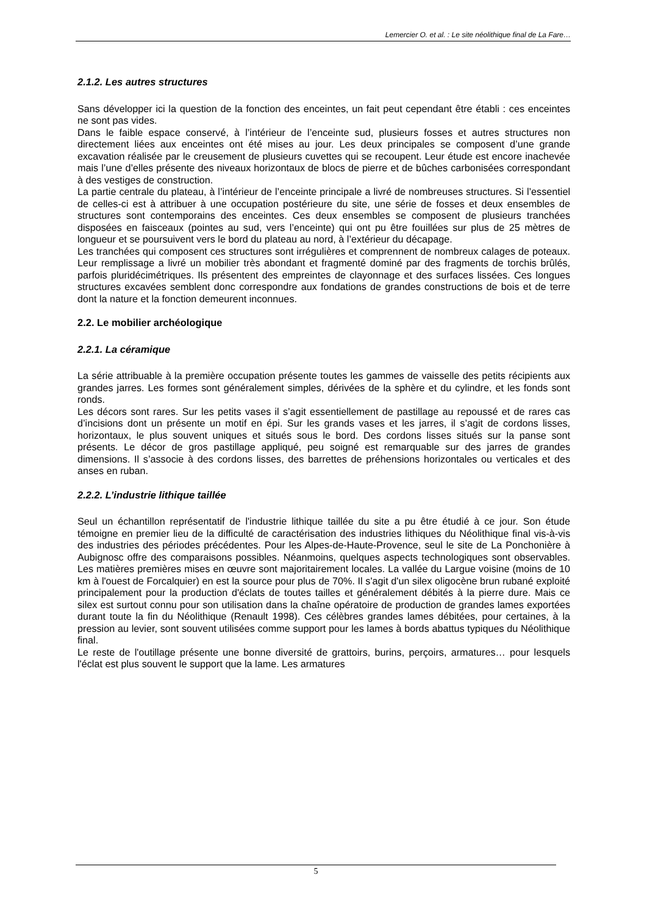Lemercier O. et al. : Le site néolithique final de La Fare…
2.1.2. Les autres structures
Sans développer ici la question de la fonction des enceintes, un fait peut cependant être établi : ces enceintes ne sont pas vides.
Dans le faible espace conservé, à l’intérieur de l’enceinte sud, plusieurs fosses et autres structures non directement liées aux enceintes ont été mises au jour. Les deux principales se composent d’une grande excavation réalisée par le creusement de plusieurs cuvettes qui se recoupent. Leur étude est encore inachevée mais l’une d’elles présente des niveaux horizontaux de blocs de pierre et de bûches carbonisées correspondant à des vestiges de construction.
La partie centrale du plateau, à l’intérieur de l’enceinte principale a livré de nombreuses structures. Si l’essentiel de celles-ci est à attribuer à une occupation postérieure du site, une série de fosses et deux ensembles de structures sont contemporains des enceintes. Ces deux ensembles se composent de plusieurs tranchées disposées en faisceaux (pointes au sud, vers l’enceinte) qui ont pu être fouillées sur plus de 25 mètres de longueur et se poursuivent vers le bord du plateau au nord, à l’extérieur du décapage.
Les tranchées qui composent ces structures sont irrégulières et comprennent de nombreux calages de poteaux. Leur remplissage a livré un mobilier très abondant et fragmenté dominé par des fragments de torchis brûlés, parfois pluridécimétriques. Ils présentent des empreintes de clayonnage et des surfaces lissées. Ces longues structures excavées semblent donc correspondre aux fondations de grandes constructions de bois et de terre dont la nature et la fonction demeurent inconnues.
2.2. Le mobilier archéologique
2.2.1. La céramique
La série attribuable à la première occupation présente toutes les gammes de vaisselle des petits récipients aux grandes jarres. Les formes sont généralement simples, dérivées de la sphère et du cylindre, et les fonds sont ronds.
Les décors sont rares. Sur les petits vases il s’agit essentiellement de pastillage au repoussé et de rares cas d’incisions dont un présente un motif en épi. Sur les grands vases et les jarres, il s’agit de cordons lisses, horizontaux, le plus souvent uniques et situés sous le bord. Des cordons lisses situés sur la panse sont présents. Le décor de gros pastillage appliqué, peu soigné est remarquable sur des jarres de grandes dimensions. Il s’associe à des cordons lisses, des barrettes de préhensions horizontales ou verticales et des anses en ruban.
2.2.2. L’industrie lithique taillée
Seul un échantillon représentatif de l'industrie lithique taillée du site a pu être étudié à ce jour. Son étude témoigne en premier lieu de la difficulté de caractérisation des industries lithiques du Néolithique final vis-à-vis des industries des périodes précédentes. Pour les Alpes-de-Haute-Provence, seul le site de La Ponchonière à Aubignosc offre des comparaisons possibles. Néanmoins, quelques aspects technologiques sont observables. Les matières premières mises en œuvre sont majoritairement locales. La vallée du Largue voisine (moins de 10 km à l'ouest de Forcalquier) en est la source pour plus de 70%. Il s'agit d'un silex oligocène brun rubané exploité principalement pour la production d'éclats de toutes tailles et généralement débités à la pierre dure. Mais ce silex est surtout connu pour son utilisation dans la chaîne opératoire de production de grandes lames exportées durant toute la fin du Néolithique (Renault 1998). Ces célèbres grandes lames débitées, pour certaines, à la pression au levier, sont souvent utilisées comme support pour les lames à bords abattus typiques du Néolithique final.
Le reste de l'outillage présente une bonne diversité de grattoirs, burins, perçoirs, armatures… pour lesquels l'éclat est plus souvent le support que la lame. Les armatures
5